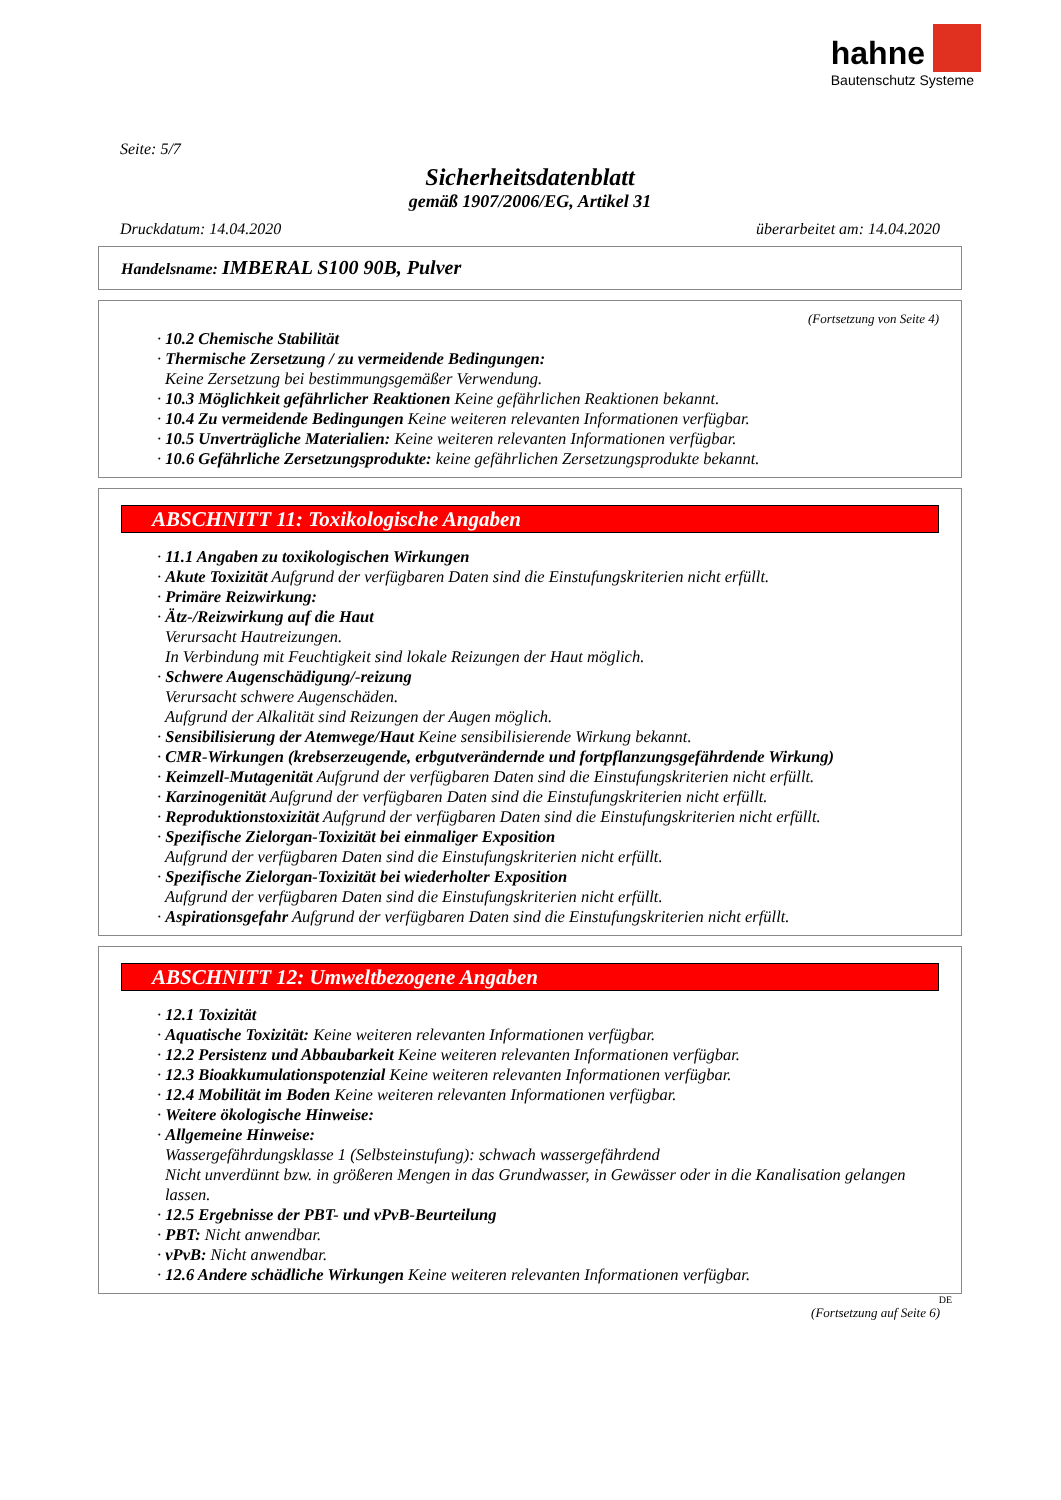hahne
Bautenschutz Systeme
Seite: 5/7
Sicherheitsdatenblatt
gemäß 1907/2006/EG, Artikel 31
Druckdatum: 14.04.2020 überarbeitet am: 14.04.2020
Handelsname: IMBERAL S100 90B, Pulver
(Fortsetzung von Seite 4)
· 10.2 Chemische Stabilität
· Thermische Zersetzung / zu vermeidende Bedingungen:
Keine Zersetzung bei bestimmungsgemäßer Verwendung.
· 10.3 Möglichkeit gefährlicher Reaktionen Keine gefährlichen Reaktionen bekannt.
· 10.4 Zu vermeidende Bedingungen Keine weiteren relevanten Informationen verfügbar.
· 10.5 Unverträgliche Materialien: Keine weiteren relevanten Informationen verfügbar.
· 10.6 Gefährliche Zersetzungsprodukte: keine gefährlichen Zersetzungsprodukte bekannt.
ABSCHNITT 11: Toxikologische Angaben
· 11.1 Angaben zu toxikologischen Wirkungen
· Akute Toxizität Aufgrund der verfügbaren Daten sind die Einstufungskriterien nicht erfüllt.
· Primäre Reizwirkung:
· Ätz-/Reizwirkung auf die Haut
Verursacht Hautreizungen.
In Verbindung mit Feuchtigkeit sind lokale Reizungen der Haut möglich.
· Schwere Augenschädigung/-reizung
Verursacht schwere Augenschäden.
Aufgrund der Alkalität sind Reizungen der Augen möglich.
· Sensibilisierung der Atemwege/Haut Keine sensibilisierende Wirkung bekannt.
· CMR-Wirkungen (krebserzeugende, erbgutverändernde und fortpflanzungsgefährdende Wirkung)
· Keimzell-Mutagenität Aufgrund der verfügbaren Daten sind die Einstufungskriterien nicht erfüllt.
· Karzinogenität Aufgrund der verfügbaren Daten sind die Einstufungskriterien nicht erfüllt.
· Reproduktionstoxizität Aufgrund der verfügbaren Daten sind die Einstufungskriterien nicht erfüllt.
· Spezifische Zielorgan-Toxizität bei einmaliger Exposition
Aufgrund der verfügbaren Daten sind die Einstufungskriterien nicht erfüllt.
· Spezifische Zielorgan-Toxizität bei wiederholter Exposition
Aufgrund der verfügbaren Daten sind die Einstufungskriterien nicht erfüllt.
· Aspirationsgefahr Aufgrund der verfügbaren Daten sind die Einstufungskriterien nicht erfüllt.
ABSCHNITT 12: Umweltbezogene Angaben
· 12.1 Toxizität
· Aquatische Toxizität: Keine weiteren relevanten Informationen verfügbar.
· 12.2 Persistenz und Abbaubarkeit Keine weiteren relevanten Informationen verfügbar.
· 12.3 Bioakkumulationspotenzial Keine weiteren relevanten Informationen verfügbar.
· 12.4 Mobilität im Boden Keine weiteren relevanten Informationen verfügbar.
· Weitere ökologische Hinweise:
· Allgemeine Hinweise:
Wassergefährdungsklasse 1 (Selbsteinstufung): schwach wassergefährdend
Nicht unverdünnt bzw. in größeren Mengen in das Grundwasser, in Gewässer oder in die Kanalisation gelangen lassen.
· 12.5 Ergebnisse der PBT- und vPvB-Beurteilung
· PBT: Nicht anwendbar.
· vPvB: Nicht anwendbar.
· 12.6 Andere schädliche Wirkungen Keine weiteren relevanten Informationen verfügbar.
DE
(Fortsetzung auf Seite 6)